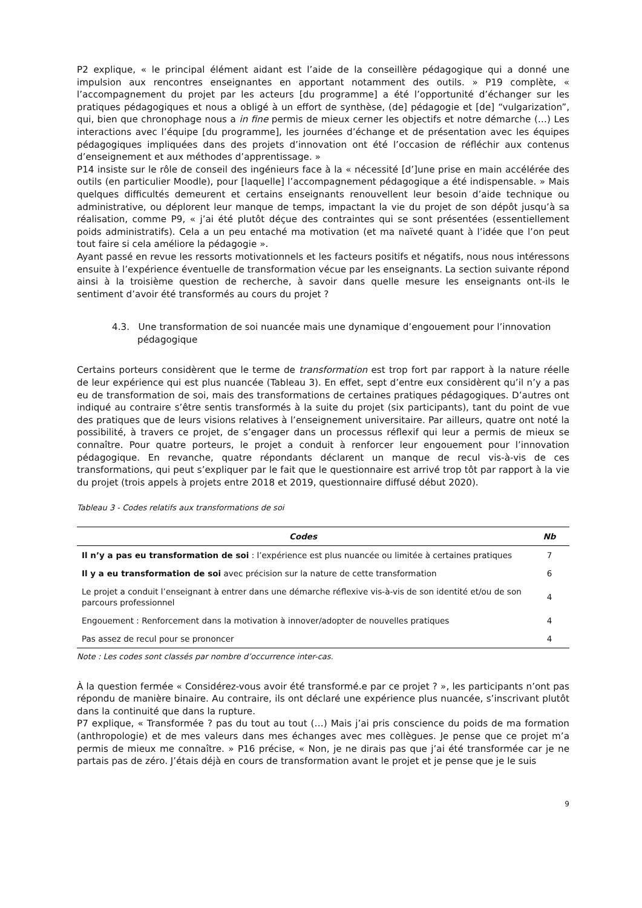P2 explique, « le principal élément aidant est l’aide de la conseillère pédagogique qui a donné une impulsion aux rencontres enseignantes en apportant notamment des outils. » P19 complète, « l’accompagnement du projet par les acteurs [du programme] a été l’opportunité d’échanger sur les pratiques pédagogiques et nous a obligé à un effort de synthèse, (de] pédagogie et [de] “vulgarization”, qui, bien que chronophage nous a in fine permis de mieux cerner les objectifs et notre démarche (…) Les interactions avec l’équipe [du programme], les journées d’échange et de présentation avec les équipes pédagogiques impliquées dans des projets d’innovation ont été l’occasion de réfléchir aux contenus d’enseignement et aux méthodes d’apprentissage. »
P14 insiste sur le rôle de conseil des ingénieurs face à la « nécessité [d’]une prise en main accélérée des outils (en particulier Moodle), pour [laquelle] l’accompagnement pédagogique a été indispensable. » Mais quelques difficultés demeurent et certains enseignants renouvellent leur besoin d’aide technique ou administrative, ou déplorent leur manque de temps, impactant la vie du projet de son dépôt jusqu’à sa réalisation, comme P9, « j’ai été plutôt déçue des contraintes qui se sont présentées (essentiellement poids administratifs). Cela a un peu entaché ma motivation (et ma naïveté quant à l’idée que l’on peut tout faire si cela améliore la pédagogie ».
Ayant passé en revue les ressorts motivationnels et les facteurs positifs et négatifs, nous nous intéressons ensuite à l’expérience éventuelle de transformation vécue par les enseignants. La section suivante répond ainsi à la troisième question de recherche, à savoir dans quelle mesure les enseignants ont-ils le sentiment d’avoir été transformés au cours du projet ?
4.3. Une transformation de soi nuancée mais une dynamique d’engouement pour l’innovation pédagogique
Certains porteurs considèrent que le terme de transformation est trop fort par rapport à la nature réelle de leur expérience qui est plus nuancée (Tableau 3). En effet, sept d’entre eux considèrent qu’il n’y a pas eu de transformation de soi, mais des transformations de certaines pratiques pédagogiques. D’autres ont indiqué au contraire s’être sentis transformés à la suite du projet (six participants), tant du point de vue des pratiques que de leurs visions relatives à l’enseignement universitaire. Par ailleurs, quatre ont noté la possibilité, à travers ce projet, de s’engager dans un processus réflexif qui leur a permis de mieux se connaître. Pour quatre porteurs, le projet a conduit à renforcer leur engouement pour l’innovation pédagogique. En revanche, quatre répondants déclarent un manque de recul vis-à-vis de ces transformations, qui peut s’expliquer par le fait que le questionnaire est arrivé trop tôt par rapport à la vie du projet (trois appels à projets entre 2018 et 2019, questionnaire diffusé début 2020).
Tableau 3 - Codes relatifs aux transformations de soi
| Codes | Nb |
| --- | --- |
| Il n’y a pas eu transformation de soi : l’expérience est plus nuancée ou limitée à certaines pratiques | 7 |
| Il y a eu transformation de soi avec précision sur la nature de cette transformation | 6 |
| Le projet a conduit l’enseignant à entrer dans une démarche réflexive vis-à-vis de son identité et/ou de son parcours professionnel | 4 |
| Engouement : Renforcement dans la motivation à innover/adopter de nouvelles pratiques | 4 |
| Pas assez de recul pour se prononcer | 4 |
Note : Les codes sont classés par nombre d’occurrence inter-cas.
À la question fermée « Considérez-vous avoir été transformé.e par ce projet ? », les participants n’ont pas répondu de manière binaire. Au contraire, ils ont déclaré une expérience plus nuancée, s’inscrivant plutôt dans la continuité que dans la rupture.
P7 explique, « Transformée ? pas du tout au tout (…) Mais j’ai pris conscience du poids de ma formation (anthropologie) et de mes valeurs dans mes échanges avec mes collègues. Je pense que ce projet m’a permis de mieux me connaître. » P16 précise, « Non, je ne dirais pas que j’ai été transformée car je ne partais pas de zéro. J’étais déjà en cours de transformation avant le projet et je pense que je le suis
9